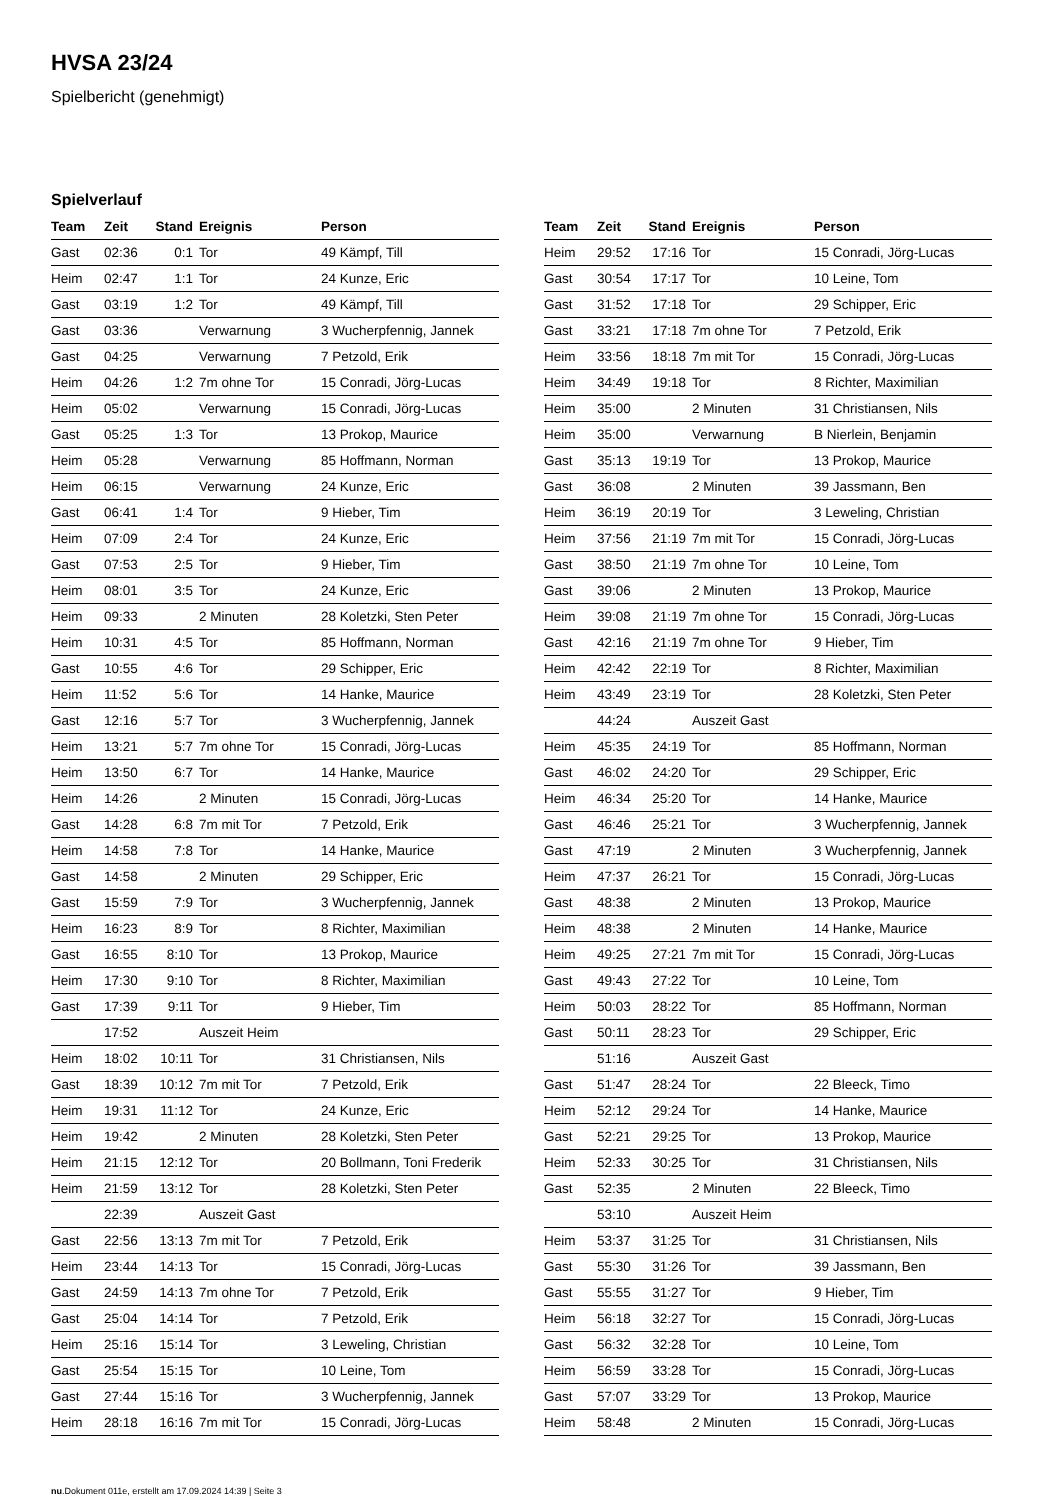HVSA 23/24
Spielbericht (genehmigt)
Spielverlauf
| Team | Zeit | Stand | Ereignis | Person |
| --- | --- | --- | --- | --- |
| Gast | 02:36 | 0:1 | Tor | 49 Kämpf, Till |
| Heim | 02:47 | 1:1 | Tor | 24 Kunze, Eric |
| Gast | 03:19 | 1:2 | Tor | 49 Kämpf, Till |
| Gast | 03:36 | | Verwarnung | 3 Wucherpfennig, Jannek |
| Gast | 04:25 | | Verwarnung | 7 Petzold, Erik |
| Heim | 04:26 | 1:2 | 7m ohne Tor | 15 Conradi, Jörg-Lucas |
| Heim | 05:02 | | Verwarnung | 15 Conradi, Jörg-Lucas |
| Gast | 05:25 | 1:3 | Tor | 13 Prokop, Maurice |
| Heim | 05:28 | | Verwarnung | 85 Hoffmann, Norman |
| Heim | 06:15 | | Verwarnung | 24 Kunze, Eric |
| Gast | 06:41 | 1:4 | Tor | 9 Hieber, Tim |
| Heim | 07:09 | 2:4 | Tor | 24 Kunze, Eric |
| Gast | 07:53 | 2:5 | Tor | 9 Hieber, Tim |
| Heim | 08:01 | 3:5 | Tor | 24 Kunze, Eric |
| Heim | 09:33 | | 2 Minuten | 28 Koletzki, Sten Peter |
| Heim | 10:31 | 4:5 | Tor | 85 Hoffmann, Norman |
| Gast | 10:55 | 4:6 | Tor | 29 Schipper, Eric |
| Heim | 11:52 | 5:6 | Tor | 14 Hanke, Maurice |
| Gast | 12:16 | 5:7 | Tor | 3 Wucherpfennig, Jannek |
| Heim | 13:21 | 5:7 | 7m ohne Tor | 15 Conradi, Jörg-Lucas |
| Heim | 13:50 | 6:7 | Tor | 14 Hanke, Maurice |
| Heim | 14:26 | | 2 Minuten | 15 Conradi, Jörg-Lucas |
| Gast | 14:28 | 6:8 | 7m mit Tor | 7 Petzold, Erik |
| Heim | 14:58 | 7:8 | Tor | 14 Hanke, Maurice |
| Gast | 14:58 | | 2 Minuten | 29 Schipper, Eric |
| Gast | 15:59 | 7:9 | Tor | 3 Wucherpfennig, Jannek |
| Heim | 16:23 | 8:9 | Tor | 8 Richter, Maximilian |
| Gast | 16:55 | 8:10 | Tor | 13 Prokop, Maurice |
| Heim | 17:30 | 9:10 | Tor | 8 Richter, Maximilian |
| Gast | 17:39 | 9:11 | Tor | 9 Hieber, Tim |
| | 17:52 | | Auszeit Heim | |
| Heim | 18:02 | 10:11 | Tor | 31 Christiansen, Nils |
| Gast | 18:39 | 10:12 | 7m mit Tor | 7 Petzold, Erik |
| Heim | 19:31 | 11:12 | Tor | 24 Kunze, Eric |
| Heim | 19:42 | | 2 Minuten | 28 Koletzki, Sten Peter |
| Heim | 21:15 | 12:12 | Tor | 20 Bollmann, Toni Frederik |
| Heim | 21:59 | 13:12 | Tor | 28 Koletzki, Sten Peter |
| | 22:39 | | Auszeit Gast | |
| Gast | 22:56 | 13:13 | 7m mit Tor | 7 Petzold, Erik |
| Heim | 23:44 | 14:13 | Tor | 15 Conradi, Jörg-Lucas |
| Gast | 24:59 | 14:13 | 7m ohne Tor | 7 Petzold, Erik |
| Gast | 25:04 | 14:14 | Tor | 7 Petzold, Erik |
| Heim | 25:16 | 15:14 | Tor | 3 Leweling, Christian |
| Gast | 25:54 | 15:15 | Tor | 10 Leine, Tom |
| Gast | 27:44 | 15:16 | Tor | 3 Wucherpfennig, Jannek |
| Heim | 28:18 | 16:16 | 7m mit Tor | 15 Conradi, Jörg-Lucas |
| Team | Zeit | Stand | Ereignis | Person |
| --- | --- | --- | --- | --- |
| Heim | 29:52 | 17:16 | Tor | 15 Conradi, Jörg-Lucas |
| Gast | 30:54 | 17:17 | Tor | 10 Leine, Tom |
| Gast | 31:52 | 17:18 | Tor | 29 Schipper, Eric |
| Gast | 33:21 | 17:18 | 7m ohne Tor | 7 Petzold, Erik |
| Heim | 33:56 | 18:18 | 7m mit Tor | 15 Conradi, Jörg-Lucas |
| Heim | 34:49 | 19:18 | Tor | 8 Richter, Maximilian |
| Heim | 35:00 | | 2 Minuten | 31 Christiansen, Nils |
| Heim | 35:00 | | Verwarnung | B Nierlein, Benjamin |
| Gast | 35:13 | 19:19 | Tor | 13 Prokop, Maurice |
| Gast | 36:08 | | 2 Minuten | 39 Jassmann, Ben |
| Heim | 36:19 | 20:19 | Tor | 3 Leweling, Christian |
| Heim | 37:56 | 21:19 | 7m mit Tor | 15 Conradi, Jörg-Lucas |
| Gast | 38:50 | 21:19 | 7m ohne Tor | 10 Leine, Tom |
| Gast | 39:06 | | 2 Minuten | 13 Prokop, Maurice |
| Heim | 39:08 | 21:19 | 7m ohne Tor | 15 Conradi, Jörg-Lucas |
| Gast | 42:16 | 21:19 | 7m ohne Tor | 9 Hieber, Tim |
| Heim | 42:42 | 22:19 | Tor | 8 Richter, Maximilian |
| Heim | 43:49 | 23:19 | Tor | 28 Koletzki, Sten Peter |
| | 44:24 | | Auszeit Gast | |
| Heim | 45:35 | 24:19 | Tor | 85 Hoffmann, Norman |
| Gast | 46:02 | 24:20 | Tor | 29 Schipper, Eric |
| Heim | 46:34 | 25:20 | Tor | 14 Hanke, Maurice |
| Gast | 46:46 | 25:21 | Tor | 3 Wucherpfennig, Jannek |
| Gast | 47:19 | | 2 Minuten | 3 Wucherpfennig, Jannek |
| Heim | 47:37 | 26:21 | Tor | 15 Conradi, Jörg-Lucas |
| Gast | 48:38 | | 2 Minuten | 13 Prokop, Maurice |
| Heim | 48:38 | | 2 Minuten | 14 Hanke, Maurice |
| Heim | 49:25 | 27:21 | 7m mit Tor | 15 Conradi, Jörg-Lucas |
| Gast | 49:43 | 27:22 | Tor | 10 Leine, Tom |
| Heim | 50:03 | 28:22 | Tor | 85 Hoffmann, Norman |
| Gast | 50:11 | 28:23 | Tor | 29 Schipper, Eric |
| | 51:16 | | Auszeit Gast | |
| Gast | 51:47 | 28:24 | Tor | 22 Bleeck, Timo |
| Heim | 52:12 | 29:24 | Tor | 14 Hanke, Maurice |
| Gast | 52:21 | 29:25 | Tor | 13 Prokop, Maurice |
| Heim | 52:33 | 30:25 | Tor | 31 Christiansen, Nils |
| Gast | 52:35 | | 2 Minuten | 22 Bleeck, Timo |
| | 53:10 | | Auszeit Heim | |
| Heim | 53:37 | 31:25 | Tor | 31 Christiansen, Nils |
| Gast | 55:30 | 31:26 | Tor | 39 Jassmann, Ben |
| Gast | 55:55 | 31:27 | Tor | 9 Hieber, Tim |
| Heim | 56:18 | 32:27 | Tor | 15 Conradi, Jörg-Lucas |
| Gast | 56:32 | 32:28 | Tor | 10 Leine, Tom |
| Heim | 56:59 | 33:28 | Tor | 15 Conradi, Jörg-Lucas |
| Gast | 57:07 | 33:29 | Tor | 13 Prokop, Maurice |
| Heim | 58:48 | | 2 Minuten | 15 Conradi, Jörg-Lucas |
nu.Dokument 011e, erstellt am 17.09.2024 14:39 | Seite 3